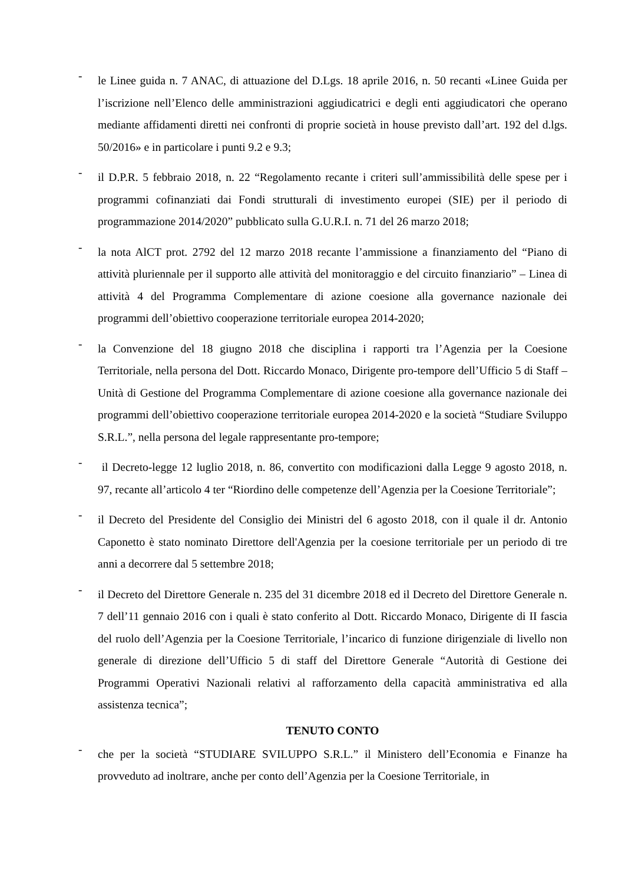-
le Linee guida n. 7 ANAC, di attuazione del D.Lgs. 18 aprile 2016, n. 50 recanti «Linee Guida per l’iscrizione nell’Elenco delle amministrazioni aggiudicatrici e degli enti aggiudicatori che operano mediante affidamenti diretti nei confronti di proprie società in house previsto dall’art. 192 del d.lgs. 50/2016» e in particolare i punti 9.2 e 9.3;
-
il D.P.R. 5 febbraio 2018, n. 22 “Regolamento recante i criteri sull’ammissibilità delle spese per i programmi cofinanziati dai Fondi strutturali di investimento europei (SIE) per il periodo di programmazione 2014/2020” pubblicato sulla G.U.R.I. n. 71 del 26 marzo 2018;
-
la nota AlCT prot. 2792 del 12 marzo 2018 recante l’ammissione a finanziamento del “Piano di attività pluriennale per il supporto alle attività del monitoraggio e del circuito finanziario” – Linea di attività 4 del Programma Complementare di azione coesione alla governance nazionale dei programmi dell’obiettivo cooperazione territoriale europea 2014-2020;
-
la Convenzione del 18 giugno 2018 che disciplina i rapporti tra l’Agenzia per la Coesione Territoriale, nella persona del Dott. Riccardo Monaco, Dirigente pro-tempore dell’Ufficio 5 di Staff – Unità di Gestione del Programma Complementare di azione coesione alla governance nazionale dei programmi dell’obiettivo cooperazione territoriale europea 2014-2020 e la società “Studiare Sviluppo S.R.L.”, nella persona del legale rappresentante pro-tempore;
-
il Decreto-legge 12 luglio 2018, n. 86, convertito con modificazioni dalla Legge 9 agosto 2018, n. 97, recante all’articolo 4 ter “Riordino delle competenze dell’Agenzia per la Coesione Territoriale”;
-
il Decreto del Presidente del Consiglio dei Ministri del 6 agosto 2018, con il quale il dr. Antonio Caponetto è stato nominato Direttore dell'Agenzia per la coesione territoriale per un periodo di tre anni a decorrere dal 5 settembre 2018;
-
il Decreto del Direttore Generale n. 235 del 31 dicembre 2018 ed il Decreto del Direttore Generale n. 7 dell’11 gennaio 2016 con i quali è stato conferito al Dott. Riccardo Monaco, Dirigente di II fascia del ruolo dell’Agenzia per la Coesione Territoriale, l’incarico di funzione dirigenziale di livello non generale di direzione dell’Ufficio 5 di staff del Direttore Generale “Autorità di Gestione dei Programmi Operativi Nazionali relativi al rafforzamento della capacità amministrativa ed alla assistenza tecnica”;
TENUTO CONTO
-
che per la società “STUDIARE SVILUPPO S.R.L.” il Ministero dell’Economia e Finanze ha provveduto ad inoltrare, anche per conto dell’Agenzia per la Coesione Territoriale, in